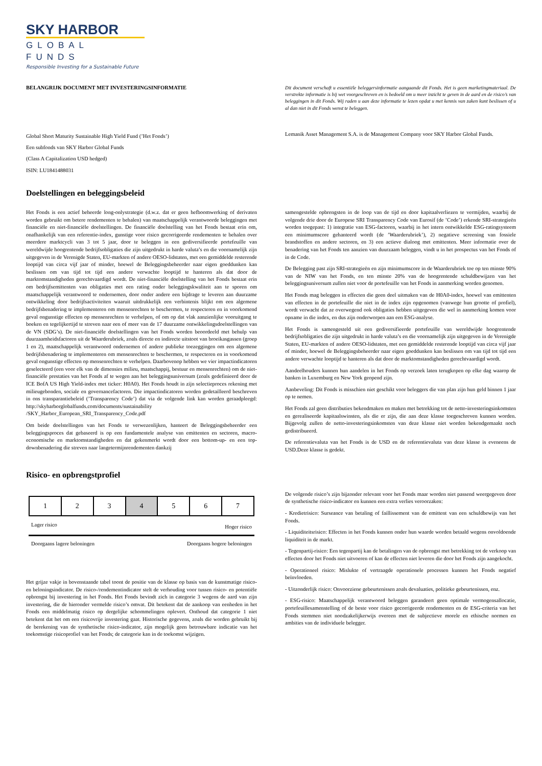SKY HARBOR
GLOBAL FUNDS
Responsible Investing for a Sustainable Future
BELANGRIJK DOCUMENT MET INVESTERINGSINFORMATIE Dit document verschaft u essentiële beleggersinformatie aangaande dit Fonds. Het is geen marketingmateriaal. De verstrekte informatie is bij wet voorgeschreven en is bedoeld om u meer inzicht te geven in de aard en de risico’s van beleggingen in dit Fonds. Wij raden u aan deze informatie te lezen opdat u met kennis van zaken kunt beslissen of u al dan niet in dit Fonds wenst te beleggen.
Global Short Maturity Sustainable High Yield Fund (’Het Fonds’)
Een subfonds van SKY Harbor Global Funds
(Class A Capitalization USD hedged)
ISIN: LU1841488031
Lemanik Asset Management S.A. is de Management Company voor SKY Harbor Global Funds.
Doelstellingen en beleggingsbeleid
Het Fonds is een actief beheerde long-onlystrategie (d.w.z. dat er geen hefboomwerking of derivaten worden gebruikt om betere rendementen te behalen) van maatschappelijk verantwoorde beleggingen met financiële en niet-financiële doelstellingen. De financiële doelstelling van het Fonds bestaat erin om, onafhankelijk van een referentie-index, gunstige voor risico gecorrigeerde rendementen te behalen over meerdere marktcycli van 3 tot 5 jaar, door te beleggen in een gediversifieerde portefeuille van wereldwijde hoogrentende bedrijfsobligaties die zijn uitgedrukt in harde valuta’s en die voornamelijk zijn uitgegeven in de Verenigde Staten, EU-markten of andere OESO-lidstaten, met een gemiddelde resterende looptijd van circa vijf jaar of minder, hoewel de Beleggingsbeheerder naar eigen goeddunken kan beslissen om van tijd tot tijd een andere verwachte looptijd te hanteren als dat door de marktomstandigheden gerechtvaardigd wordt. De niet-financiële doelstelling van het Fonds bestaat erin om bedrijfsemittenten van obligaties met een rating onder beleggingskwaliteit aan te sporen om maatschappelijk verantwoord te ondernemen, door onder andere een bijdrage te leveren aan duurzame ontwikkeling door bedrijfsactiviteiten waaruit uitdrukkelijk een verbintenis blijkt om een algemene bedrijfsbenadering te implementeren om mensenrechten te beschermen, te respecteren en in voorkomend geval ongunstige effecten op mensenrechten te verhelpen, of om op dat vlak aanzienlijke vooruitgang te boeken en tegelijkertijd te streven naar een of meer van de 17 duurzame ontwikkelingsdoelstellingen van de VN (SDG’s). De niet-financiële doelstellingen van het Fonds worden beoordeeld met behulp van duurzaamheidsfactoren uit de Waarderubriek, zoals directe en indirecte uitstoot van broeikasgassen (groep 1 en 2), maatschappelijk verantwoord ondernemen of andere publieke toezeggingen om een algemene bedrijfsbenadering te implementeren om mensenrechten te beschermen, te respecteren en in voorkomend geval ongunstige effecten op mensenrechten te verhelpen. Daarbovenop hebben we vier impactindicatoren geselecteerd (een voor elk van de dimensies milieu, maatschappij, bestuur en mensenrechten) om de niet-financiële prestaties van het Fonds af te wegen aan het beleggingsuniversum (zoals gedefinieerd door de ICE BofA US High Yield-index met ticker: H0A0). Het Fonds houdt in zijn selectieproces rekening met milieugebonden, sociale en governancefactoren. Die impactindicatoren worden gedetailleerd beschreven in ons transparantiebeleid (’Transparency Code’) dat via de volgende link kan worden geraadpleegd: http://skyharborglobalfunds.com/documents/sustainability /SKY_Harbor_European_SRI_Transparency_Code.pdf
Om beide doelstellingen van het Fonds te verwezenlijken, hanteert de Beleggingsbeheerder een beleggingsproces dat gebaseerd is op een fundamentele analyse van emittenten en sectoren, macro-economische en marktomstandigheden en dat gekenmerkt wordt door een bottom-up- en een top-downbenadering die streven naar langetermijnrendementen dankzij
samengestelde opbrengsten in de loop van de tijd en door kapitaalverliezen te vermijden, waarbij de volgende drie door de Europese SRI Transparency Code van Eurosif (de ’Code’) erkende SRI-strategieën worden toegepast: 1) integratie van ESG-factoren, waarbij in het intern ontwikkelde ESG-ratingsysteem een minimumscore gehanteerd wordt (de ’Waarderubriek’), 2) negatieve screening van fossiele brandstoffen en andere sectoren, en 3) een actieve dialoog met emittenten. Meer informatie over de benadering van het Fonds ten aanzien van duurzaam beleggen, vindt u in het prospectus van het Fonds of in de Code.
De Belegging past zijn SRI-strategieën en zijn minimumscore in de Waarderubriek toe op ten minste 90% van de NIW van het Fonds, en ten minste 20% van de hoogrentende schuldbewijzen van het beleggingsuniversum zullen niet voor de portefeuille van het Fonds in aanmerking worden genomen.
Het Fonds mag beleggen in effecten die geen deel uitmaken van de H0A0-index, hoewel van emittenten van effecten in de portefeuille die niet in de index zijn opgenomen (vanwege hun grootte of profiel), wordt verwacht dat ze overwegend ook obligaties hebben uitgegeven die wel in aanmerking komen voor opname in die index, en dus zijn onderworpen aan een ESG-analyse.
Het Fonds is samengesteld uit een gediversifieerde portefeuille van wereldwijde hoogrentende bedrijfsobligaties die zijn uitgedrukt in harde valuta’s en die voornamelijk zijn uitgegeven in de Verenigde Staten, EU-markten of andere OESO-lidstaten, met een gemiddelde resterende looptijd van circa vijf jaar of minder, hoewel de Beleggingsbeheerder naar eigen goeddunken kan beslissen om van tijd tot tijd een andere verwachte looptijd te hanteren als dat door de marktomstandigheden gerechtvaardigd wordt.
Aandeelhouders kunnen hun aandelen in het Fonds op verzoek laten terugkopen op elke dag waarop de banken in Luxemburg en New York geopend zijn.
Aanbeveling: Dit Fonds is misschien niet geschikt voor beleggers die van plan zijn hun geld binnen 1 jaar op te nemen.
Het Fonds zal geen distributies bekendmaken en maken met betrekking tot de netto-investeringsinkomsten en gerealiseerde kapitaalswinsten, als die er zijn, die aan deze klasse toegeschreven kunnen worden. Bijgevolg zullen de netto-investeringsinkomsten van deze klasse niet worden bekendgemaakt noch gedistribueerd.
De referentievaluta van het Fonds is de USD en de referentievaluta van deze klasse is eveneens de USD.Deze klasse is gedekt.
Risico- en opbrengstprofiel
| 1 | 2 | 3 | 4 | 5 | 6 | 7 |
Lager risico Hoger risico
Doorgaans lagere beloningen Doorgaans hogere beloningen
Het grijze vakje in bovenstaande tabel toont de positie van de klasse op basis van de kunstmatige risico- en beloningsindicator. De risico-/rendementindicator stelt de verhouding voor tussen risico- en potentiële opbrengst bij investering in het Fonds. Het Fonds bevindt zich in categorie 3 wegens de aard van zijn investering, die de hieronder vermelde risico’s omvat. Dit betekent dat de aankoop van eenheden in het Fonds een middelmatig risico op dergelijke schommelingen oplevert. Onthoud dat categorie 1 niet betekent dat het om een risicovrije investering gaat. Historische gegevens, zoals die worden gebruikt bij de berekening van de synthetische risico-indicator, zijn mogelijk geen betrouwbare indicatie van het toekomstige risicoprofiel van het Fonds; de categorie kan in de toekomst wijzigen.
De volgende risico’s zijn bijzonder relevant voor het Fonds maar worden niet passend weergegeven door de synthetische risico-indicator en kunnen een extra verlies veroorzaken:
- Kredietrisico: Surseance van betaling of faillissement van de emittent van een schuldbewijs van het Fonds.
- Liquiditeitsrisico: Effecten in het Fonds kunnen onder hun waarde worden betaald wegens onvoldoende liquiditeit in de markt.
- Tegenpartij-risico: Een tegenpartij kan de betalingen van de opbrengst met betrekking tot de verkoop van effecten door het Fonds niet uitvoeren of kan de effecten niet leveren die door het Fonds zijn aangekocht.
- Operationeel risico: Mislukte of vertraagde operationele processen kunnen het Fonds negatief beïnvloeden.
- Uitzonderlijk risico: Onvoorziene gebeurtenissen zoals devaluaties, politieke gebeurtenissen, enz.
- ESG-risico: Maatschappelijk verantwoord beleggen garandeert geen optimale vermogensallocatie, portefeuillesamenstelling of de beste voor risico gecorrigeerde rendementen en de ESG-criteria van het Fonds stemmen niet noodzakelijkerwijs overeen met de subjectieve morele en ethische normen en ambities van de individuele belegger.